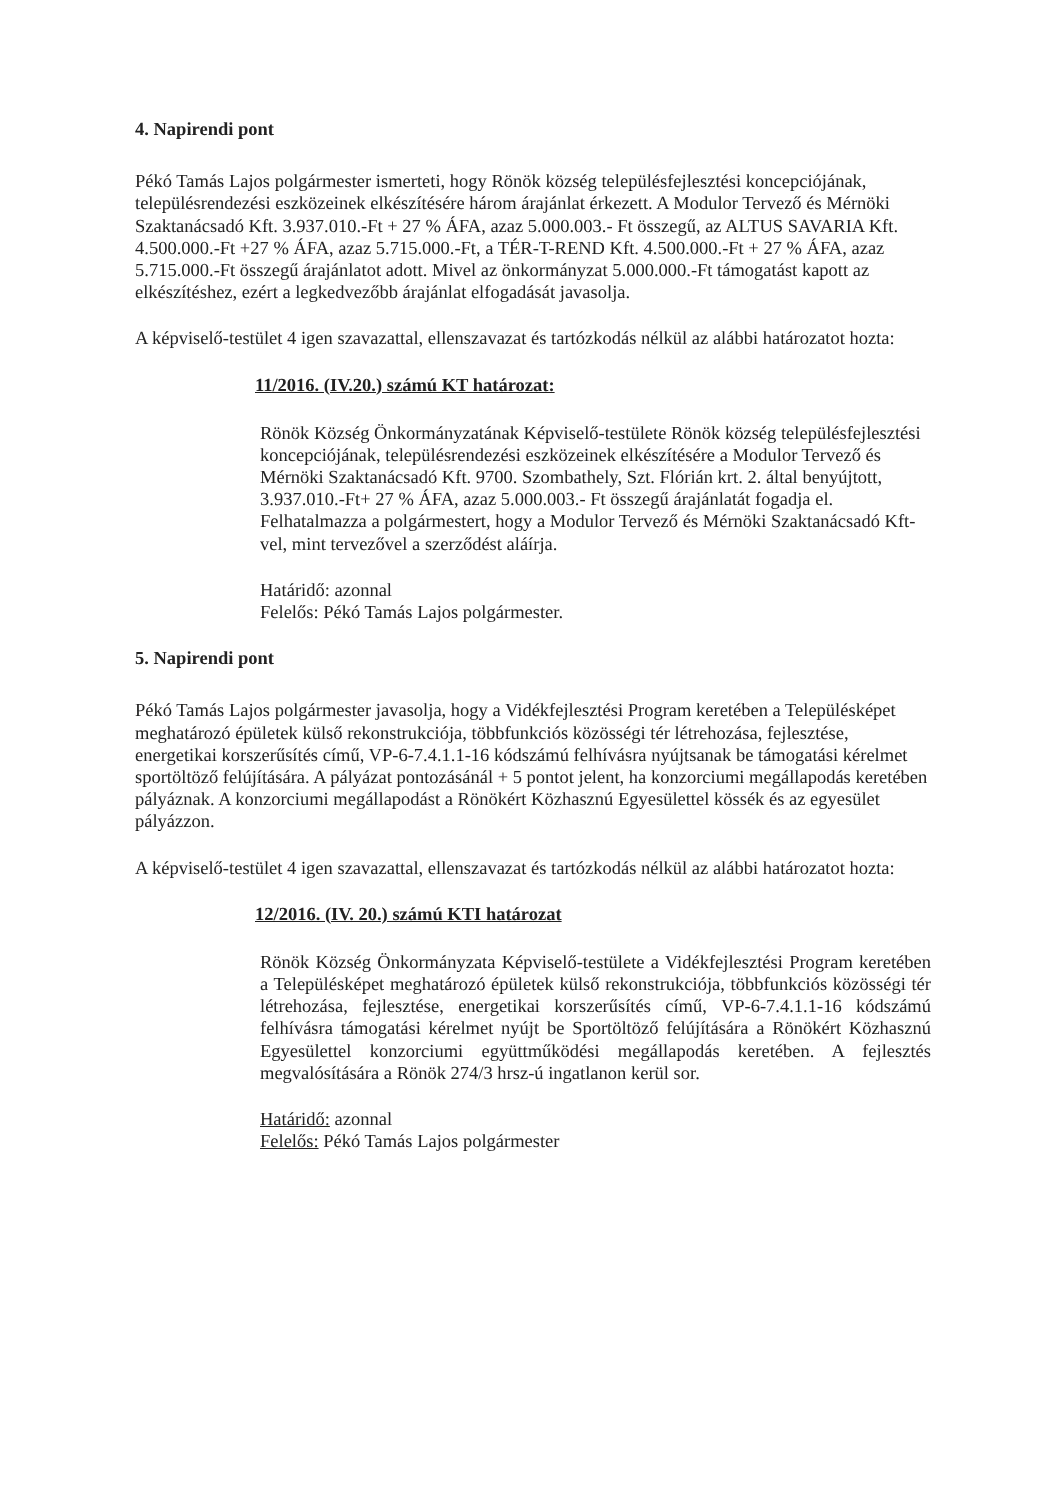4. Napirendi pont
Pékó Tamás Lajos polgármester ismerteti, hogy Rönök község településfejlesztési koncepciójának, településrendezési eszközeinek elkészítésére három árajánlat érkezett. A Modulor Tervező és Mérnöki Szaktanácsadó Kft. 3.937.010.-Ft + 27 % ÁFA, azaz 5.000.003.- Ft összegű, az ALTUS SAVARIA Kft. 4.500.000.-Ft +27 % ÁFA, azaz 5.715.000.-Ft, a TÉR-T-REND Kft. 4.500.000.-Ft + 27 % ÁFA, azaz 5.715.000.-Ft összegű árajánlatot adott. Mivel az önkormányzat 5.000.000.-Ft támogatást kapott az elkészítéshez, ezért a legkedvezőbb árajánlat elfogadását javasolja.
A képviselő-testület 4 igen szavazattal, ellenszavazat és tartózkodás nélkül az alábbi határozatot hozta:
11/2016. (IV.20.) számú KT határozat:
Rönök Község Önkormányzatának Képviselő-testülete Rönök község településfejlesztési koncepciójának, településrendezési eszközeinek elkészítésére a Modulor Tervező és Mérnöki Szaktanácsadó Kft. 9700. Szombathely, Szt. Flórián krt. 2. által benyújtott, 3.937.010.-Ft+ 27 % ÁFA, azaz 5.000.003.- Ft összegű árajánlatát fogadja el.
Felhatalmazza a polgármestert, hogy a Modulor Tervező és Mérnöki Szaktanácsadó Kft-vel, mint tervezővel a szerződést aláírja.
Határidő: azonnal
Felelős: Pékó Tamás Lajos polgármester.
5. Napirendi pont
Pékó Tamás Lajos polgármester javasolja, hogy a Vidékfejlesztési Program keretében a Településképet meghatározó épületek külső rekonstrukciója, többfunkciós közösségi tér létrehozása, fejlesztése, energetikai korszerűsítés című, VP-6-7.4.1.1-16 kódszámú felhívásra nyújtsanak be támogatási kérelmet sportöltöző felújítására. A pályázat pontozásánál + 5 pontot jelent, ha konzorciumi megállapodás keretében pályáznak. A konzorciumi megállapodást a Rönökért Közhasznú Egyesülettel kössék és az egyesület pályázzon.
A képviselő-testület 4 igen szavazattal, ellenszavazat és tartózkodás nélkül az alábbi határozatot hozta:
12/2016. (IV. 20.) számú KTI határozat
Rönök Község Önkormányzata Képviselő-testülete a Vidékfejlesztési Program keretében a Településképet meghatározó épületek külső rekonstrukciója, többfunkciós közösségi tér létrehozása, fejlesztése, energetikai korszerűsítés című, VP-6-7.4.1.1-16 kódszámú felhívásra támogatási kérelmet nyújt be Sportöltöző felújítására a Rönökért Közhasznú Egyesülettel konzorciumi együttműködési megállapodás keretében. A fejlesztés megvalósítására a Rönök 274/3 hrsz-ú ingatlanon kerül sor.
Határidő: azonnal
Felelős: Pékó Tamás Lajos polgármester